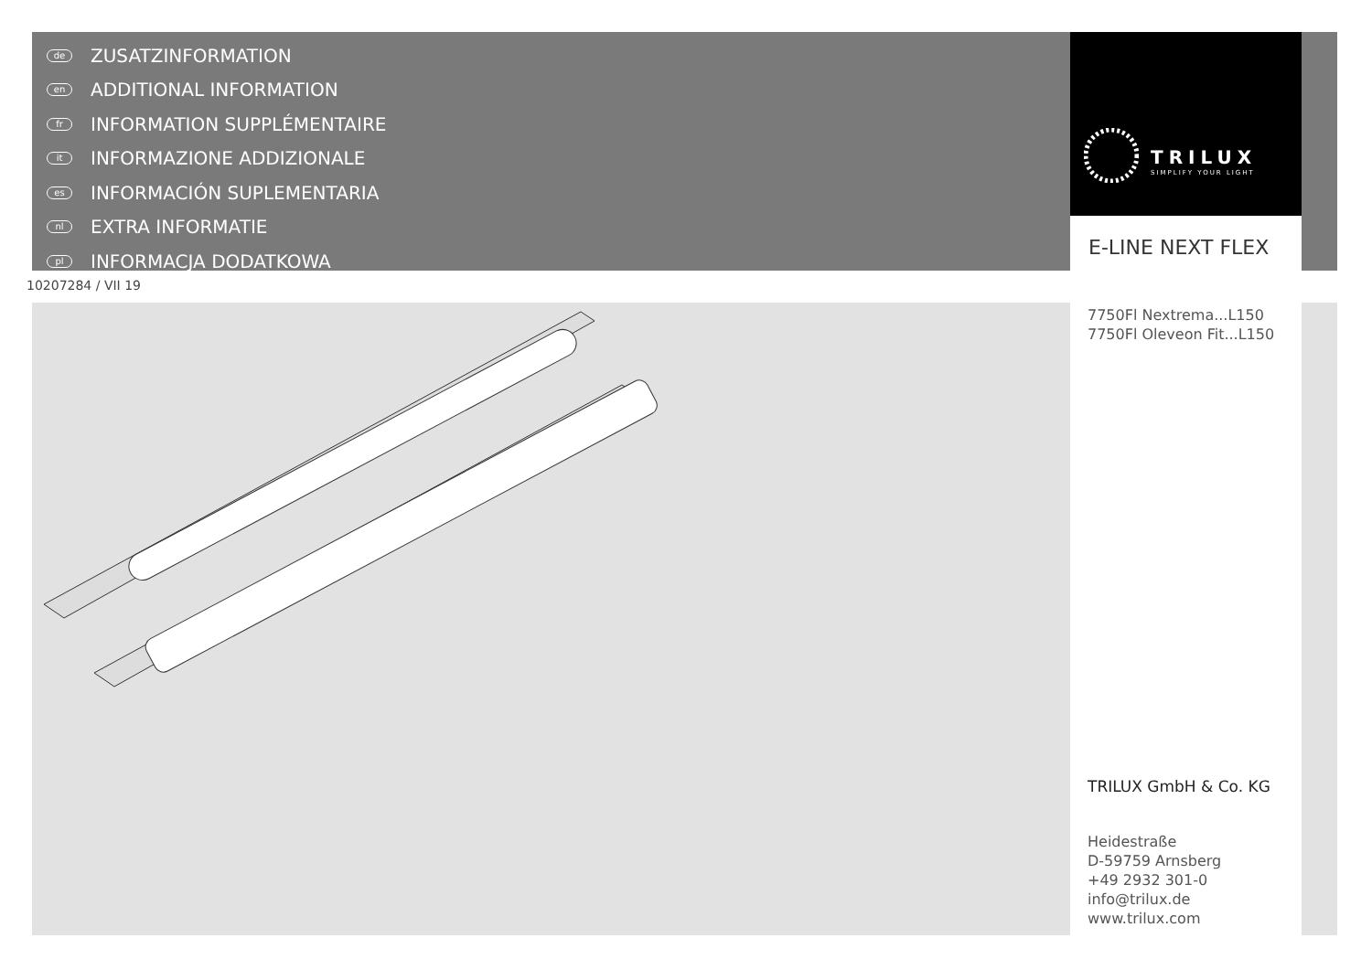de ZUSATZINFORMATION
en ADDITIONAL INFORMATION
fr INFORMATION SUPPLÉMENTAIRE
it INFORMAZIONE ADDIZIONALE
es INFORMACIÓN SUPLEMENTARIA
nl EXTRA INFORMATIE
pl INFORMACJA DODATKOWA
TRILUX
SIMPLIFY YOUR LIGHT
E-LINE NEXT FLEX
10207284 / VII 19
7750Fl Nextrema...L150
7750Fl Oleveon Fit...L150
TRILUX GmbH & Co. KG
Heidestraße
D-59759 Arnsberg
+49 2932 301-0
info@trilux.de
www.trilux.com